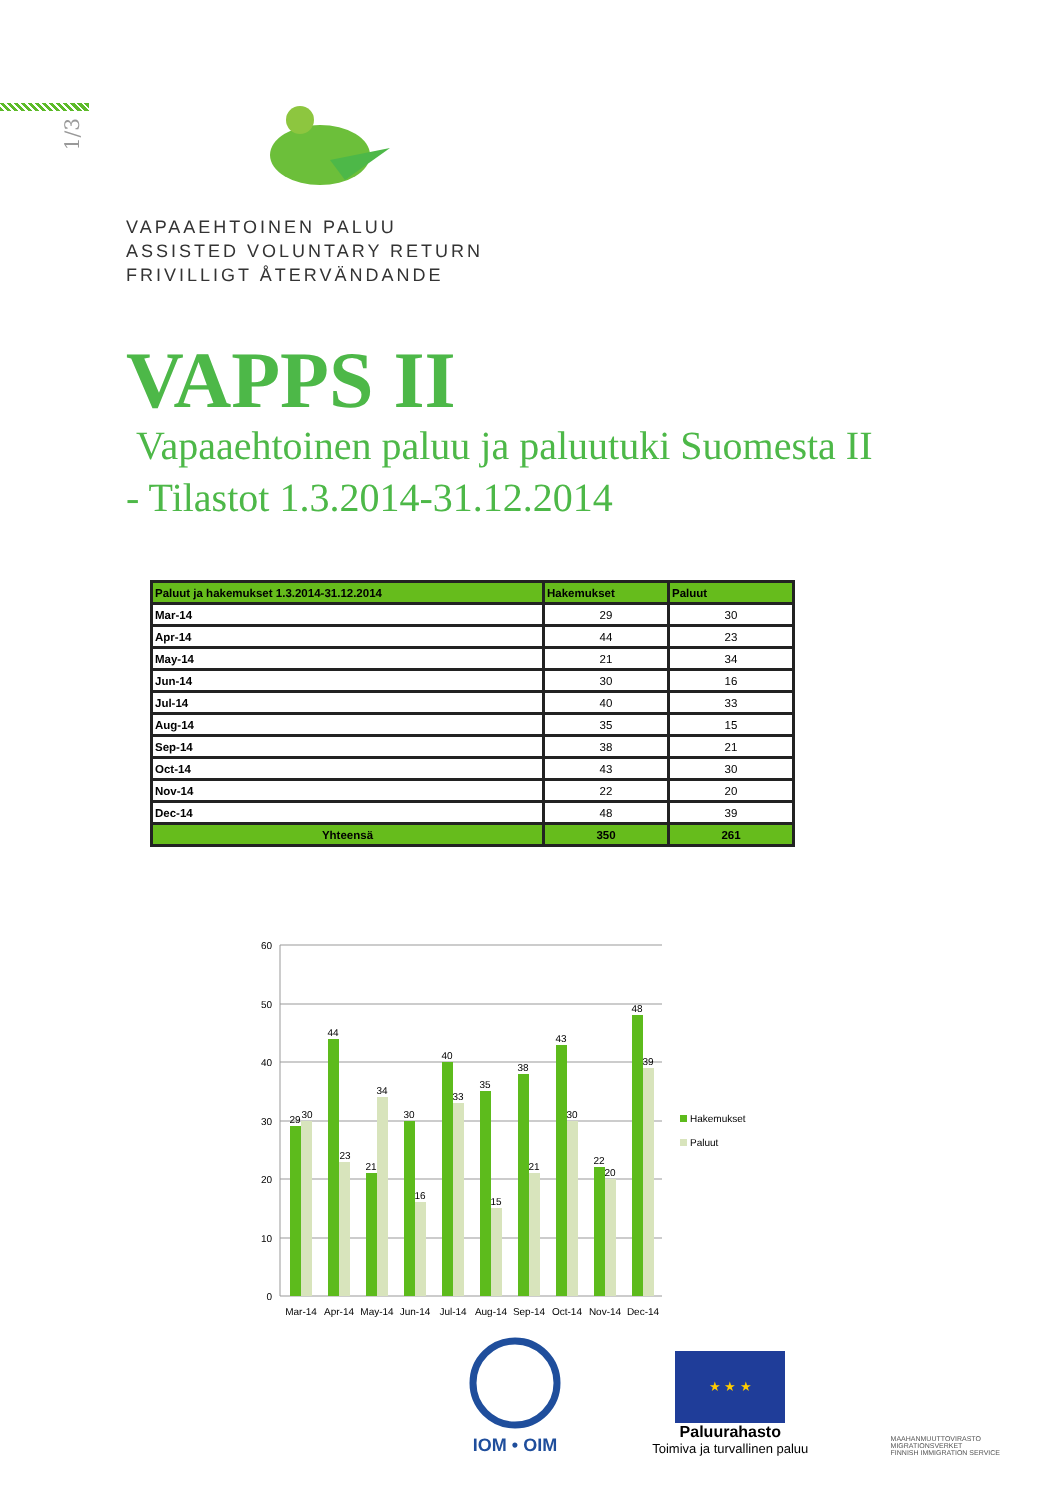1/3
VAPAAEHTOINEN PALUU
ASSISTED VOLUNTARY RETURN
FRIVILLIGT ÅTERVÄNDANDE
VAPPS II
Vapaaehtoinen paluu ja paluutuki Suomesta II
- Tilastot 1.3.2014-31.12.2014
| Paluut ja hakemukset 1.3.2014-31.12.2014 | Hakemukset | Paluut |
| --- | --- | --- |
| Mar-14 | 29 | 30 |
| Apr-14 | 44 | 23 |
| May-14 | 21 | 34 |
| Jun-14 | 30 | 16 |
| Jul-14 | 40 | 33 |
| Aug-14 | 35 | 15 |
| Sep-14 | 38 | 21 |
| Oct-14 | 43 | 30 |
| Nov-14 | 22 | 20 |
| Dec-14 | 48 | 39 |
| Yhteensä | 350 | 261 |
60
50
40
30
20
10
0
29
30
44
23
21
34
30
16
40
33
35
15
38
21
43
30
22
20
48
39
Mar-14
Apr-14
May-14
Jun-14
Jul-14
Aug-14
Sep-14
Oct-14
Nov-14
Dec-14
Hakemukset
Paluut
IOM • OIM
★ ★ ★
Paluurahasto
Toimiva ja turvallinen paluu
MAAHANMUUTTOVIRASTO
MIGRATIONSVERKET
FINNISH IMMIGRATION SERVICE